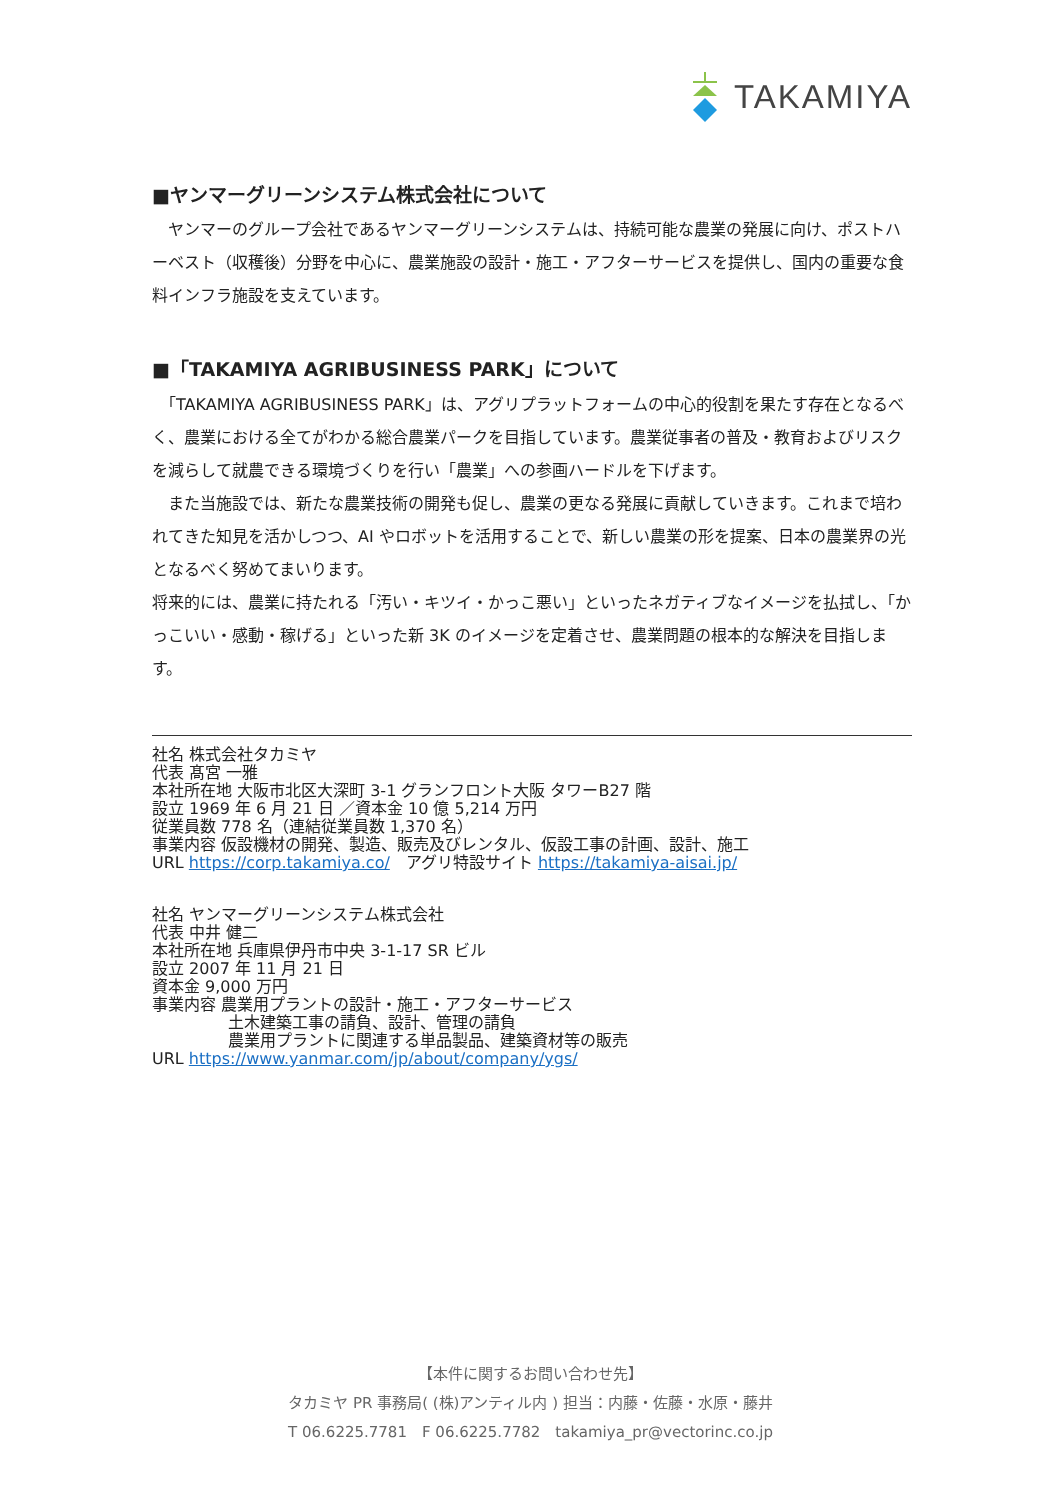TAKAMIYA
■ヤンマーグリーンシステム株式会社について
　ヤンマーのグループ会社であるヤンマーグリーンシステムは、持続可能な農業の発展に向け、ポストハーベスト（収穫後）分野を中心に、農業施設の設計・施工・アフターサービスを提供し、国内の重要な食料インフラ施設を支えています。
■「TAKAMIYA AGRIBUSINESS PARK」について
　「TAKAMIYA AGRIBUSINESS PARK」は、アグリプラットフォームの中心的役割を果たす存在となるべく、農業における全てがわかる総合農業パークを目指しています。農業従事者の普及・教育およびリスクを減らして就農できる環境づくりを行い「農業」への参画ハードルを下げます。
　また当施設では、新たな農業技術の開発も促し、農業の更なる発展に貢献していきます。これまで培われてきた知見を活かしつつ、AI やロボットを活用することで、新しい農業の形を提案、日本の農業界の光となるべく努めてまいります。
将来的には、農業に持たれる「汚い・キツイ・かっこ悪い」といったネガティブなイメージを払拭し、「かっこいい・感動・稼げる」といった新 3K のイメージを定着させ、農業問題の根本的な解決を目指します。
社名 株式会社タカミヤ
代表 髙宮 一雅
本社所在地 大阪市北区大深町 3-1 グランフロント大阪 タワーB27 階
設立 1969 年 6 月 21 日 ／資本金 10 億 5,214 万円
従業員数 778 名（連結従業員数 1,370 名）
事業内容 仮設機材の開発、製造、販売及びレンタル、仮設工事の計画、設計、施工
URL https://corp.takamiya.co/　アグリ特設サイト https://takamiya-aisai.jp/
社名 ヤンマーグリーンシステム株式会社
代表 中井 健二
本社所在地 兵庫県伊丹市中央 3-1-17 SR ビル
設立 2007 年 11 月 21 日
資本金 9,000 万円
事業内容 農業用プラントの設計・施工・アフターサービス
土木建築工事の請負、設計、管理の請負
農業用プラントに関連する単品製品、建築資材等の販売
URL https://www.yanmar.com/jp/about/company/ygs/
【本件に関するお問い合わせ先】
タカミヤ PR 事務局( (株)アンティル内 ) 担当：内藤・佐藤・水原・藤井
T 06.6225.7781　F 06.6225.7782　takamiya_pr@vectorinc.co.jp